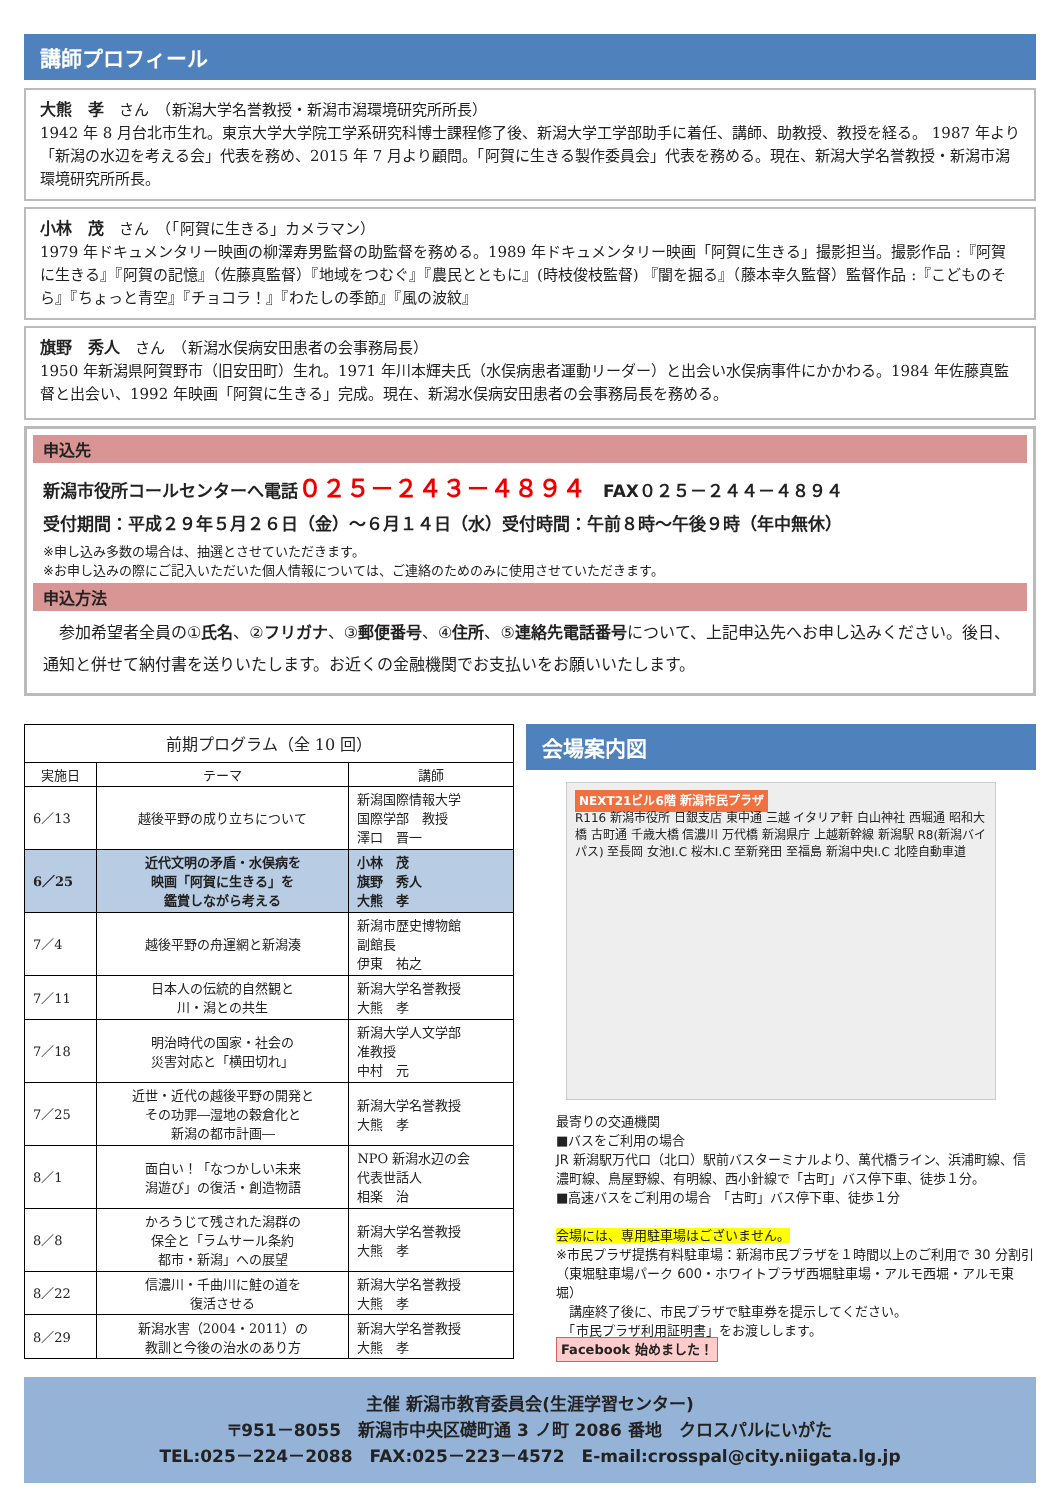講師プロフィール
大熊　孝　さん　（新潟大学名誉教授・新潟市潟環境研究所所長）
1942 年 8 月台北市生れ。東京大学大学院工学系研究科博士課程修了後、新潟大学工学部助手に着任、講師、助教授、教授を経る。 1987 年より「新潟の水辺を考える会」代表を務め、2015 年 7 月より顧問。「阿賀に生きる製作委員会」代表を務める。現在、新潟大学名誉教授・新潟市潟環境研究所所長。
小林　茂　さん　（「阿賀に生きる」カメラマン）
1979 年ドキュメンタリー映画の柳澤寿男監督の助監督を務める。1989 年ドキュメンタリー映画「阿賀に生きる」撮影担当。撮影作品 :『阿賀に生きる』『阿賀の記憶』（佐藤真監督）『地域をつむぐ』『農民とともに』(時枝俊枝監督) 『闇を掘る』（藤本幸久監督）監督作品 :『こどものそら』『ちょっと青空』『チョコラ！』『わたしの季節』『風の波紋』
旗野　秀人　さん　（新潟水俣病安田患者の会事務局長）
1950 年新潟県阿賀野市（旧安田町）生れ。1971 年川本輝夫氏（水俣病患者運動リーダー）と出会い水俣病事件にかかわる。1984 年佐藤真監督と出会い、1992 年映画「阿賀に生きる」完成。現在、新潟水俣病安田患者の会事務局長を務める。
申込先
新潟市役所コールセンターへ電話０２５－２４３－４８９４　FAX０２５－２４４－４８９４
受付期間：平成２９年５月２６日（金）～６月１４日（水）受付時間：午前８時～午後９時（年中無休）
※申し込み多数の場合は、抽選とさせていただきます。
※お申し込みの際にご記入いただいた個人情報については、ご連絡のためのみに使用させていただきます。
申込方法
　参加希望者全員の①氏名、②フリガナ、③郵便番号、④住所、⑤連絡先電話番号について、上記申込先へお申し込みください。後日、通知と併せて納付書を送りいたします。お近くの金融機関でお支払いをお願いいたします。
| 前期プログラム（全 10 回） | | |
| --- | --- | --- |
| 実施日 | テーマ | 講師 |
| 6／13 | 越後平野の成り立ちについて | 新潟国際情報大学 国際学部 教授 澤口 晋一 |
| 6／25 | 近代文明の矛盾・水俣病を 映画「阿賀に生きる」を 鑑賞しながら考える | 小林 茂 旗野 秀人 大熊 孝 |
| 7／4 | 越後平野の舟運網と新潟湊 | 新潟市歴史博物館 副館長 伊東 祐之 |
| 7／11 | 日本人の伝統的自然観と 川・潟との共生 | 新潟大学名誉教授 大熊 孝 |
| 7／18 | 明治時代の国家・社会の 災害対応と「横田切れ」 | 新潟大学人文学部 准教授 中村 元 |
| 7／25 | 近世・近代の越後平野の開発と その功罪―湿地の穀倉化と 新潟の都市計画― | 新潟大学名誉教授 大熊 孝 |
| 8／1 | 面白い！「なつかしい未来 潟遊び」の復活・創造物語 | NPO 新潟水辺の会 代表世話人 相楽 治 |
| 8／8 | かろうじて残された潟群の 保全と「ラムサール条約 都市・新潟」への展望 | 新潟大学名誉教授 大熊 孝 |
| 8／22 | 信濃川・千曲川に鮭の道を 復活させる | 新潟大学名誉教授 大熊 孝 |
| 8／29 | 新潟水害（2004・2011）の 教訓と今後の治水のあり方 | 新潟大学名誉教授 大熊 孝 |
会場案内図
NEXT21ビル6階 新潟市民プラザ
R116 新潟市役所 日銀支店 東中通 三越 イタリア軒 白山神社 西堀通 昭和大橋 古町通 千歳大橋 信濃川 万代橋 新潟県庁 上越新幹線 新潟駅 R8(新潟バイパス) 至長岡 女池I.C 桜木I.C 至新発田 至福島 新潟中央I.C 北陸自動車道
最寄りの交通機関
■バスをご利用の場合
JR 新潟駅万代口（北口）駅前バスターミナルより、萬代橋ライン、浜浦町線、信濃町線、鳥屋野線、有明線、西小針線で「古町」バス停下車、徒歩１分。
■高速バスをご利用の場合　「古町」バス停下車、徒歩１分
会場には、専用駐車場はございません。
※市民プラザ提携有料駐車場：新潟市民プラザを１時間以上のご利用で 30 分割引（東堀駐車場パーク 600・ホワイトプラザ西堀駐車場・アルモ西堀・アルモ東堀）
　講座終了後に、市民プラザで駐車券を提示してください。
　「市民プラザ利用証明書」をお渡しします。
Facebook 始めました！
主催 新潟市教育委員会(生涯学習センター)
〒951－8055　新潟市中央区礎町通 3 ノ町 2086 番地　クロスパルにいがた
TEL:025－224－2088　FAX:025－223－4572　E-mail:crosspal@city.niigata.lg.jp